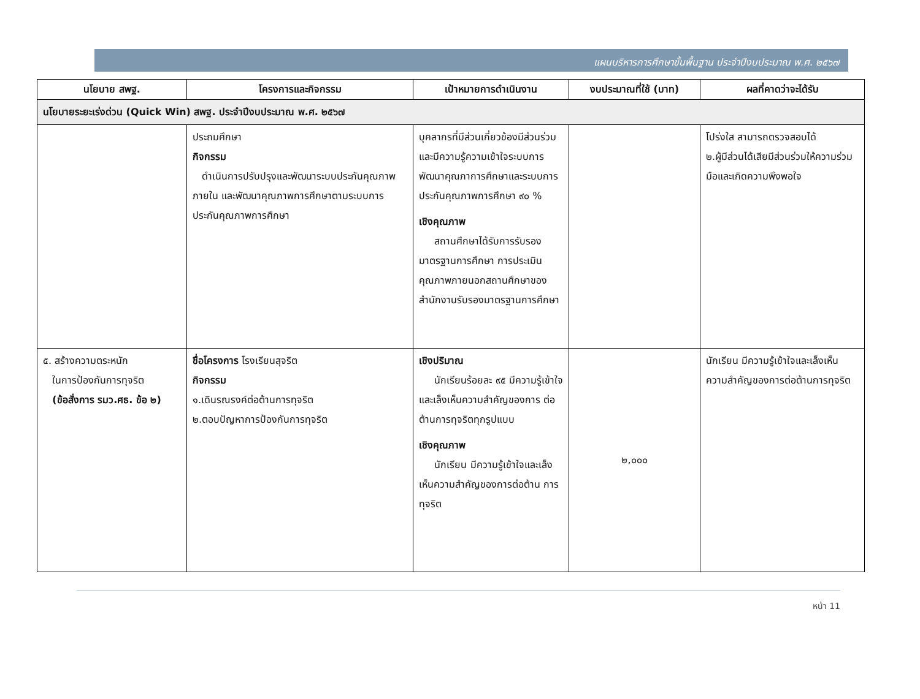แผนบริหารการศึกษาขั้นพื้นฐาน ประจำปีงบประมาณ พ.ศ. ๒๕๖๗
| นโยบาย สพฐ. | โครงการและกิจกรรม | เป้าหมายการดำเนินงาน | งบประมาณที่ใช้ (บาท) | ผลที่คาดว่าจะได้รับ |
| --- | --- | --- | --- | --- |
| นโยบายระยะเร่งด่วน (Quick Win) สพฐ. ประจำปีงบประมาณ พ.ศ. ๒๕๖๗ | | | | |
| | ประถมศึกษา กิจกรรม ดำเนินการปรับปรุงและพัฒนาระบบประกันคุณภาพภายใน และพัฒนาคุณภาพการศึกษาตามระบบการประกันคุณภาพการศึกษา | บุคลากรที่มีส่วนเกี่ยวข้องมีส่วนร่วมและมีความรู้ความเข้าใจระบบการพัฒนาคุณภาการศึกษาและระบบการประกันคุณภาพการศึกษา ๙๐ % เชิงคุณภาพ สถานศึกษาได้รับการรับรองมาตรฐานการศึกษา การประเมินคุณภาพภายนอกสถานศึกษาของสำนักงานรับรองมาตรฐานการศึกษา | | โปร่งใส สามารถตรวจสอบได้ ๒.ผู้มีส่วนได้เสียมีส่วนร่วมให้ความร่วมมือและเกิดความพึงพอใจ |
| ๕. สร้างความตระหนัก ในการป้องกันการทุจริต (ข้อสั่งการ รมว.ศธ. ข้อ ๒) | ชื่อโครงการ โรงเรียนสุจริต กิจกรรม ๑.เดินรณรงค์ต่อต้านการทุจริต ๒.ตอบปัญหาการป้องกันการทุจริต | เชิงปริมาณ นักเรียนร้อยละ ๙๕ มีความรู้เข้าใจ และเล็งเห็นความสำคัญของการ ต่อต้านการทุจริตทุกรูปแบบ เชิงคุณภาพ นักเรียน มีความรู้เข้าใจและเล็งเห็นความสำคัญของการต่อต้าน การทุจริต | ๒,๐๐๐ | นักเรียน มีความรู้เข้าใจและเล็งเห็นความสำคัญของการต่อต้านการทุจริต |
หน้า 11